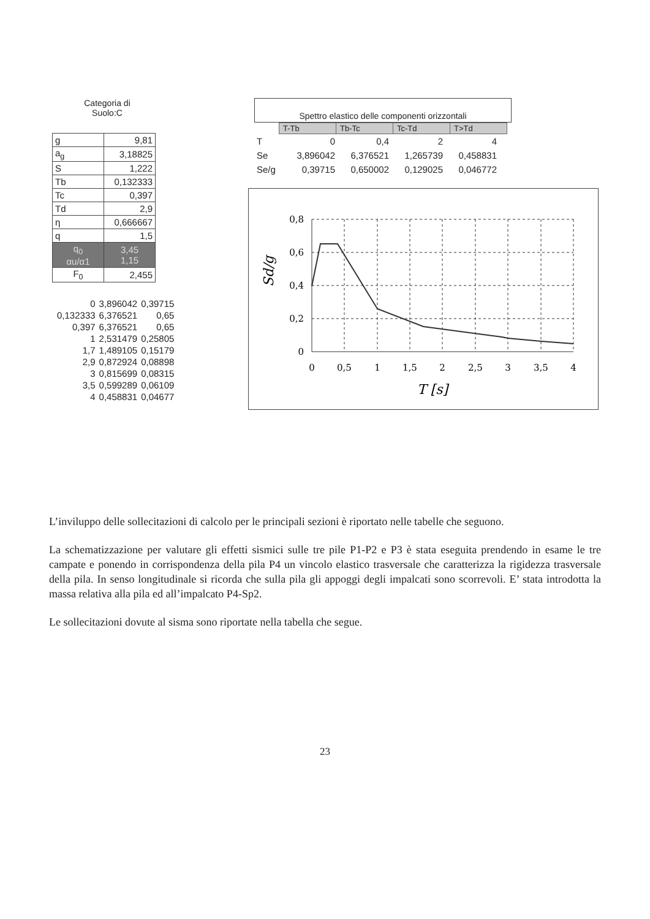Categoria di
Suolo:C
| g | 9,81 |
| a<sub>g</sub> | 3,18825 |
| S | 1,222 |
| Tb | 0,132333 |
| Tc | 0,397 |
| Td | 2,9 |
| η | 0,666667 |
| q | 1,5 |
| q<sub>0</sub> αu/α1 | 3,45 1,15 |
| F<sub>0</sub> | 2,455 |
| 0 | 3,896042 | 0,39715 |
| 0,132333 | 6,376521 | 0,65 |
| 0,397 | 6,376521 | 0,65 |
| 1 | 2,531479 | 0,25805 |
| 1,7 | 1,489105 | 0,15179 |
| 2,9 | 0,872924 | 0,08898 |
| 3 | 0,815699 | 0,08315 |
| 3,5 | 0,599289 | 0,06109 |
| 4 | 0,458831 | 0,04677 |
Spettro elastico delle componenti orizzontali
| T-Tb | Tb-Tc | Tc-Td | T>Td |
| T | 0 | 0,4 | 2 | 4 |
| Se | 3,896042 | 6,376521 | 1,265739 | 0,458831 |
| Se/g | 0,39715 | 0,650002 | 0,129025 | 0,046772 |
0,8
0,6
0,4
0,2
0
0
0,5
1
1,5
2
2,5
3
3,5
4
T [s]
Sd/g
L’inviluppo delle sollecitazioni di calcolo per le principali sezioni è riportato nelle tabelle che seguono.
La schematizzazione per valutare gli effetti sismici sulle tre pile P1-P2 e P3 è stata eseguita prendendo in esame le tre campate e ponendo in corrispondenza della pila P4 un vincolo elastico trasversale che caratterizza la rigidezza trasversale della pila. In senso longitudinale si ricorda che sulla pila gli appoggi degli impalcati sono scorrevoli. E’ stata introdotta la massa relativa alla pila ed all’impalcato P4-Sp2.
Le sollecitazioni dovute al sisma sono riportate nella tabella che segue.
23